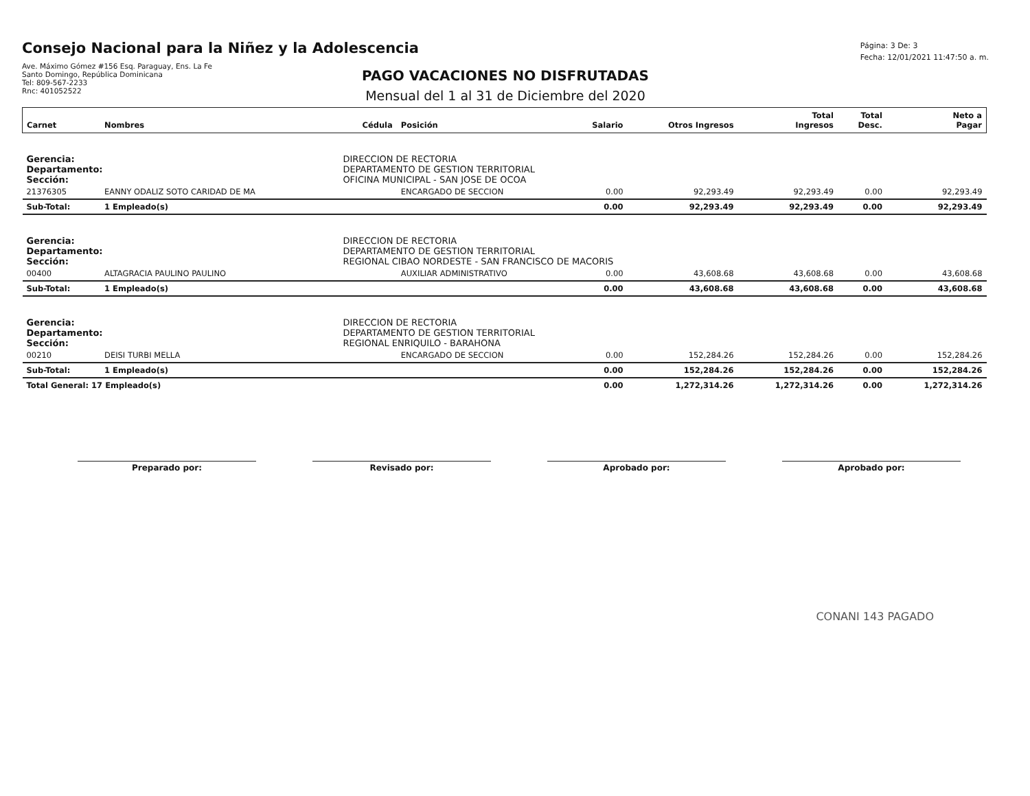Consejo Nacional para la Niñez y la Adolescencia
Ave. Máximo Gómez #156 Esq. Paraguay, Ens. La Fe
Santo Domingo, República Dominicana
Tel: 809-567-2233
Rnc: 401052522
Página: 3 De: 3
Fecha: 12/01/2021 11:47:50 a. m.
PAGO VACACIONES NO DISFRUTADAS
Mensual del 1 al 31 de Diciembre del 2020
| Carnet | Nombres | Cédula | Posición | Salario | Otros Ingresos | Total Ingresos | Total Desc. | Neto a Pagar |
| --- | --- | --- | --- | --- | --- | --- | --- | --- |
| Gerencia: | | DIRECCION DE RECTORIA | | | | | | |
| Departamento: | | DEPARTAMENTO DE GESTION TERRITORIAL | | | | | | |
| Sección: | | OFICINA MUNICIPAL - SAN JOSE DE OCOA | | | | | | |
| 21376305 | EANNY ODALIZ SOTO CARIDAD DE MA | | ENCARGADO DE SECCION | 0.00 | 92,293.49 | 92,293.49 | 0.00 | 92,293.49 |
| Sub-Total: | 1 Empleado(s) | | | 0.00 | 92,293.49 | 92,293.49 | 0.00 | 92,293.49 |
| Gerencia: | | DIRECCION DE RECTORIA | | | | | | |
| Departamento: | | DEPARTAMENTO DE GESTION TERRITORIAL | | | | | | |
| Sección: | | REGIONAL CIBAO NORDESTE - SAN FRANCISCO DE MACORIS | | | | | | |
| 00400 | ALTAGRACIA PAULINO PAULINO | | AUXILIAR ADMINISTRATIVO | 0.00 | 43,608.68 | 43,608.68 | 0.00 | 43,608.68 |
| Sub-Total: | 1 Empleado(s) | | | 0.00 | 43,608.68 | 43,608.68 | 0.00 | 43,608.68 |
| Gerencia: | | DIRECCION DE RECTORIA | | | | | | |
| Departamento: | | DEPARTAMENTO DE GESTION TERRITORIAL | | | | | | |
| Sección: | | REGIONAL ENRIQUILO - BARAHONA | | | | | | |
| 00210 | DEISI TURBI MELLA | | ENCARGADO DE SECCION | 0.00 | 152,284.26 | 152,284.26 | 0.00 | 152,284.26 |
| Sub-Total: | 1 Empleado(s) | | | 0.00 | 152,284.26 | 152,284.26 | 0.00 | 152,284.26 |
| Total General: 17 Empleado(s) | | | | 0.00 | 1,272,314.26 | 1,272,314.26 | 0.00 | 1,272,314.26 |
Preparado por: Revisado por: Aprobado por: Aprobado por:
CONANI 143 PAGADO